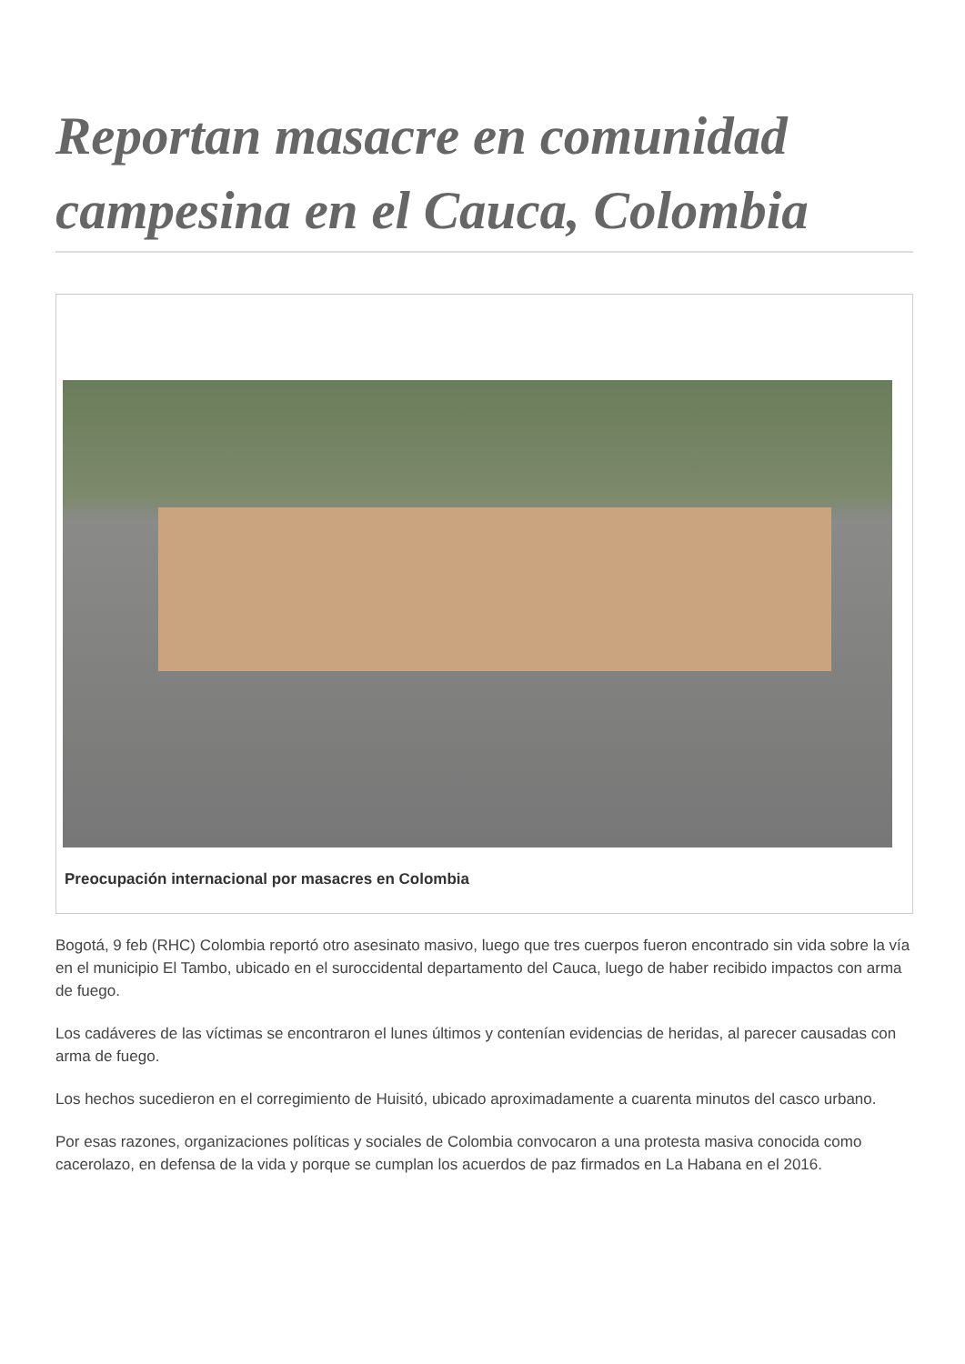Reportan masacre en comunidad campesina en el Cauca, Colombia
Preocupación internacional por masacres en Colombia
Bogotá, 9 feb (RHC) Colombia reportó otro asesinato masivo, luego que tres cuerpos fueron encontrado sin vida sobre la vía en el municipio El Tambo, ubicado en el suroccidental departamento del Cauca, luego de haber recibido impactos con arma de fuego.
Los cadáveres de las víctimas se encontraron el lunes últimos y contenían evidencias de heridas, al parecer causadas con arma de fuego.
Los hechos sucedieron en el corregimiento de Huisitó, ubicado aproximadamente a cuarenta minutos del casco urbano.
Por esas razones, organizaciones políticas y sociales de Colombia convocaron a una protesta masiva conocida como cacerolazo, en defensa de la vida y porque se cumplan los acuerdos de paz firmados en La Habana en el 2016.